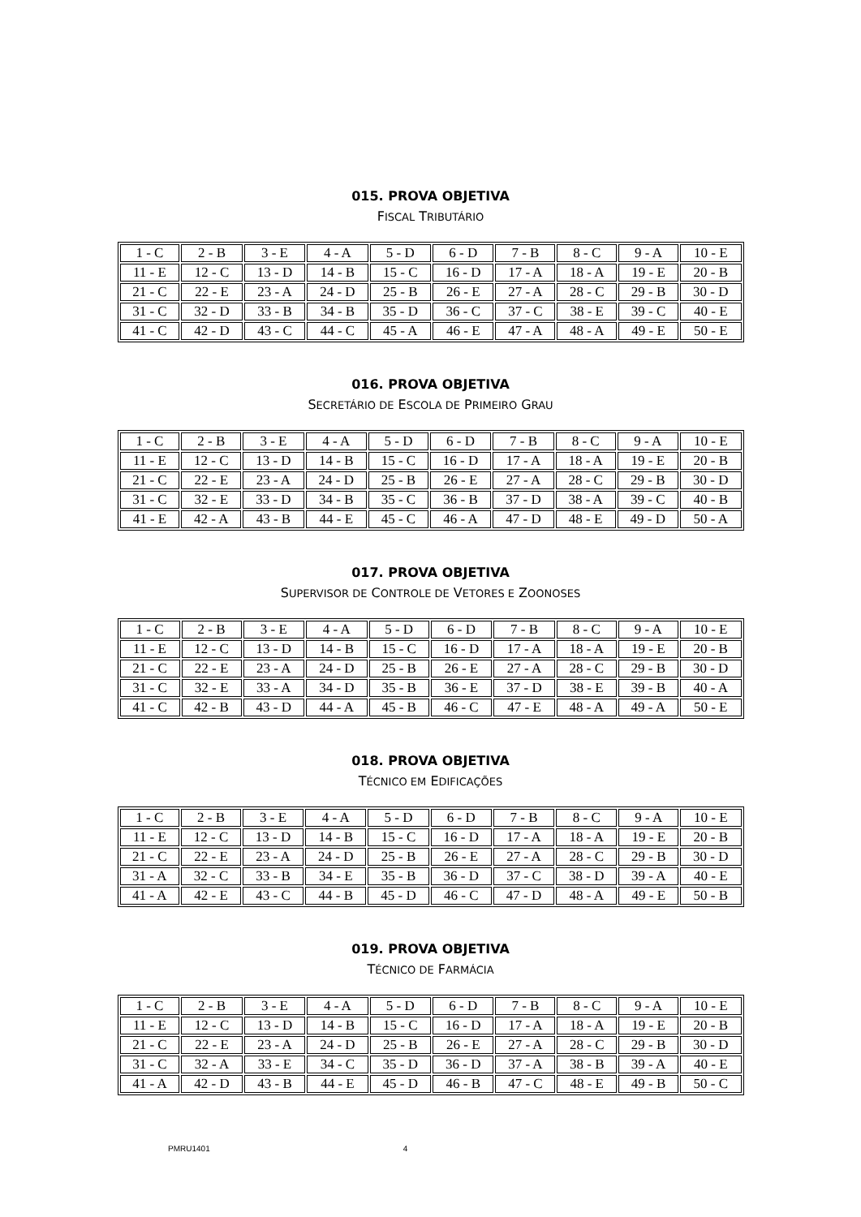015. PROVA OBJETIVA
FISCAL TRIBUTÁRIO
| 1 - C | 2 - B | 3 - E | 4 - A | 5 - D | 6 - D | 7 - B | 8 - C | 9 - A | 10 - E |
| 11 - E | 12 - C | 13 - D | 14 - B | 15 - C | 16 - D | 17 - A | 18 - A | 19 - E | 20 - B |
| 21 - C | 22 - E | 23 - A | 24 - D | 25 - B | 26 - E | 27 - A | 28 - C | 29 - B | 30 - D |
| 31 - C | 32 - D | 33 - B | 34 - B | 35 - D | 36 - C | 37 - C | 38 - E | 39 - C | 40 - E |
| 41 - C | 42 - D | 43 - C | 44 - C | 45 - A | 46 - E | 47 - A | 48 - A | 49 - E | 50 - E |
016. PROVA OBJETIVA
SECRETÁRIO DE ESCOLA DE PRIMEIRO GRAU
| 1 - C | 2 - B | 3 - E | 4 - A | 5 - D | 6 - D | 7 - B | 8 - C | 9 - A | 10 - E |
| 11 - E | 12 - C | 13 - D | 14 - B | 15 - C | 16 - D | 17 - A | 18 - A | 19 - E | 20 - B |
| 21 - C | 22 - E | 23 - A | 24 - D | 25 - B | 26 - E | 27 - A | 28 - C | 29 - B | 30 - D |
| 31 - C | 32 - E | 33 - D | 34 - B | 35 - C | 36 - B | 37 - D | 38 - A | 39 - C | 40 - B |
| 41 - E | 42 - A | 43 - B | 44 - E | 45 - C | 46 - A | 47 - D | 48 - E | 49 - D | 50 - A |
017. PROVA OBJETIVA
SUPERVISOR DE CONTROLE DE VETORES E ZOONOSES
| 1 - C | 2 - B | 3 - E | 4 - A | 5 - D | 6 - D | 7 - B | 8 - C | 9 - A | 10 - E |
| 11 - E | 12 - C | 13 - D | 14 - B | 15 - C | 16 - D | 17 - A | 18 - A | 19 - E | 20 - B |
| 21 - C | 22 - E | 23 - A | 24 - D | 25 - B | 26 - E | 27 - A | 28 - C | 29 - B | 30 - D |
| 31 - C | 32 - E | 33 - A | 34 - D | 35 - B | 36 - E | 37 - D | 38 - E | 39 - B | 40 - A |
| 41 - C | 42 - B | 43 - D | 44 - A | 45 - B | 46 - C | 47 - E | 48 - A | 49 - A | 50 - E |
018. PROVA OBJETIVA
TÉCNICO EM EDIFICAÇÕES
| 1 - C | 2 - B | 3 - E | 4 - A | 5 - D | 6 - D | 7 - B | 8 - C | 9 - A | 10 - E |
| 11 - E | 12 - C | 13 - D | 14 - B | 15 - C | 16 - D | 17 - A | 18 - A | 19 - E | 20 - B |
| 21 - C | 22 - E | 23 - A | 24 - D | 25 - B | 26 - E | 27 - A | 28 - C | 29 - B | 30 - D |
| 31 - A | 32 - C | 33 - B | 34 - E | 35 - B | 36 - D | 37 - C | 38 - D | 39 - A | 40 - E |
| 41 - A | 42 - E | 43 - C | 44 - B | 45 - D | 46 - C | 47 - D | 48 - A | 49 - E | 50 - B |
019. PROVA OBJETIVA
TÉCNICO DE FARMÁCIA
| 1 - C | 2 - B | 3 - E | 4 - A | 5 - D | 6 - D | 7 - B | 8 - C | 9 - A | 10 - E |
| 11 - E | 12 - C | 13 - D | 14 - B | 15 - C | 16 - D | 17 - A | 18 - A | 19 - E | 20 - B |
| 21 - C | 22 - E | 23 - A | 24 - D | 25 - B | 26 - E | 27 - A | 28 - C | 29 - B | 30 - D |
| 31 - C | 32 - A | 33 - E | 34 - C | 35 - D | 36 - D | 37 - A | 38 - B | 39 - A | 40 - E |
| 41 - A | 42 - D | 43 - B | 44 - E | 45 - D | 46 - B | 47 - C | 48 - E | 49 - B | 50 - C |
PMRU1401 4